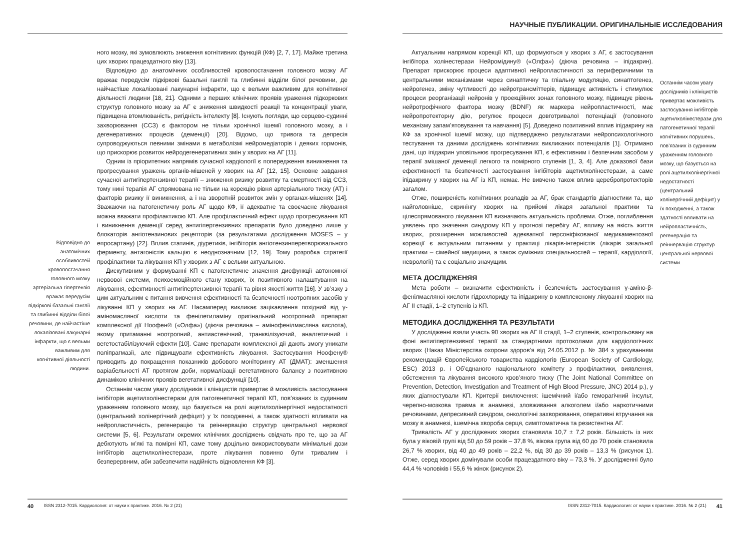Відповідно до анатомічних особливостей кровопостачання головного мозку артеріальна гіпертензія вражає передусім підкіркові базальні ганглії та глибинні відділи білої речовини, де найчастіше локалізовані лакунарні інфаркти, що є вельми важливим для когнітивної діяльності людини.
ного мозку, які зумовлюють зниження когнітивних функцій (КФ) [2, 7, 17]. Майже третина цих хворих працездатного віку [13].
Відповідно до анатомічних особливостей кровопостачання головного мозку АГ вражає передусім підкіркові базальні ганглії та глибинні відділи білої речовини, де найчастіше локалізовані лакунарні інфаркти, що є вельми важливим для когнітивної діяльності людини [18, 21]. Одними з перших клінічних проявів ураження підкоркових структур головного мозку за АГ є зниження швидкості реакції та концентрації уваги, підвищена втомлюваність, ригідність інтелекту [8]. Існують погляди, що серцево-судинні захворювання (ССЗ) є фактором не тільки хронічної ішемії головного мозку, а і дегенеративних процесів (деменції) [20]. Відомо, що тривога та депресія супроводжуються певними змінами в метаболізмі нейромедіаторів і деяких гормонів, що прискорює розвиток нейродегенеративних змін у хворих на АГ [11].
Одним із пріоритетних напрямів сучасної кардіології є попередження виникнення та прогресування уражень органів-мішеней у хворих на АГ [12, 15]. Основне завдання сучасної антигіпертензивної терапії – зниження ризику розвитку та смертності від ССЗ, тому нині терапія АГ спрямована не тільки на корекцію рівня артеріального тиску (АТ) і факторів ризику її виникнення, а і на зворотній розвиток змін у органах-мішенях [14]. Зважаючи на патогенетичну роль АГ щодо КФ, її адекватне та своєчасне лікування можна вважати профілактикою КП. Але профілактичний ефект щодо прогресування КП і виникнення деменції серед антигіпертензивних препаратів було доведено лише у блокаторів ангіотензинових рецепторів (за результатами дослідження MOSES – у епросартану) [22]. Вплив статинів, діуретиків, інгібіторів ангіотензинперетворювального ферменту, антагоністів кальцію є неоднозначним [12, 19]. Тому розробка стратегії профілактики та лікування КП у хворих з АГ є вельми актуальною.
Дискутивним у формуванні КП є патогенетичне значення дисфункції автономної нервової системи, психоемоційного стану хворих, їх позитивного налаштування на лікування, ефективності антигіпертензивної терапії та рівня якості життя [16]. У зв’язку з цим актуальним є питання вивчення ефективності та безпечності ноотропних засобів у лікуванні КП у хворих на АГ. Насамперед викликає зацікавлення похідний від γ-аміномасляної кислоти та фенілетиламіну оригінальний ноотропний препарат комплексної дії Ноофен® («Олфа») (діюча речовина – амінофенілмасляна кислота), якому притаманні ноотропний, антиастенічний, транквілізуючий, аналгетичний і вегетостабілізуючий ефекти [10]. Саме препарати комплексної дії дають змогу уникати поліпрагмазії, але підвищувати ефективність лікування. Застосування Ноофену® приводить до покращення показників добового моніторингу АТ (ДМАТ): зменшення варіабельності АТ протягом доби, нормалізації вегетативного балансу з позитивною динамікою клінічних проявів вегетативної дисфункції [10].
Останнім часом увагу дослідників і клініцистів привертає й можливість застосування інгібіторів ацетилхолінестерази для патогенетичної терапії КП, пов’язаних із судинним ураженням головного мозку, що базується на ролі ацетилхолінергічної недостатності (центральний холінергічний дефіцит) у їх походженні, а також здатності впливати на нейропластичність, регенерацію та реіннервацію структур центральної нервової системи [5, 6]. Результати окремих клінічних досліджень свідчать про те, що за АГ дебютують м’які та помірні КП, саме тому доцільно використовувати мінімальні дози інгібіторів ацетилхолінестерази, проте лікування повинно бути тривалим і безперервним, аби забезпечити надійність відновлення КФ [3].
40 ISSN 2312-7015. Кардиология: от науки к практике. 2016. № 2 (21)
НАУЧНЫЕ ПУБЛИКАЦИИ. ОРИГИНАЛЬНЫЕ ИССЛЕДОВАНИЯ
Актуальним напрямом корекції КП, що формуються у хворих з АГ, є застосування інгібітора холінестерази Нейромідину® («Олфа») (діюча речовина – іпідакрин). Препарат прискорює процеси адаптивної нейропластичності за периферичними та центральними механізмами через синаптичну та гліальну модуляцію, синаптогенез, нейрогенез, зміну чутливості до нейротрансміттерів, підвищує активність і стимулює процеси реорганізації нейронів у проекційних зонах головного мозку, підвищує рівень нейротрофічного фактора мозку (BDNF) як маркера нейропластичності, має нейропротекторну дію, регулює процеси довготривалої потенціації (головного механізму запам’ятовування та навчання) [5]. Доведено позитивний вплив іпідакрину на КФ за хронічної ішемії мозку, що підтверджено результатами нейропсихологічного тестування та даними досліджень когнітивних викликаних потенціалів [1]. Отримано дані, що іпідакрин уповільнює прогресування КП, є ефективним і безпечним засобом у терапії змішаної деменції легкого та помірного ступенів [1, 3, 4]. Але доказової бази ефективності та безпечності застосування інгібіторів ацетилхолінестерази, а саме іпідакрину у хворих на АГ із КП, немає. Не вивчено також вплив церебропротекторів загалом.
Отже, поширеність когнітивних розладів за АГ, брак стандартів діагностики та, що найголовніше, скринінгу хворих на прийомі лікаря загальної практики та цілеспрямованого лікування КП визначають актуальність проблеми. Отже, поглиблення уявлень про значення синдрому КП у прогнозі перебігу АГ, впливу на якість життя хворих, розширення можливостей адекватної персоніфікованої медикаментозної корекції є актуальним питанням у практиці лікарів-інтерністів (лікарів загальної практики – сімейної медицини, а також суміжних спеціальностей – терапії, кардіології, неврології) та є соціально значущим.
МЕТА ДОСЛІДЖЕНЯЯ
Мета роботи – визначити ефективність і безпечність застосування γ-аміно-β-фенілмасляної кислоти гідрохлориду та іпідакрину в комплексному лікуванні хворих на АГ II стадії, 1–2 ступенів із КП.
МЕТОДИКА ДОСЛІДЖЕННЯ ТА РЕЗУЛЬТАТИ
У дослідженні взяли участь 90 хворих на АГ II стадії, 1–2 ступенів, контрольовану на фоні антигіпертензивної терапії за стандартними протоколами для кардіологічних хворих (Наказ Міністерства охорони здоров’я від 24.05.2012 р. № 384 з урахуванням рекомендацій Європейського товариства кардіологів (European Society of Cardiology, ESC) 2013 р. і Об’єднаного національного комітету з профілактики, виявлення, обстеження та лікування високого кров’яного тиску (The Joint National Committee on Prevention, Detection, Investigation and Treatment of High Blood Pressure, JNC) 2014 р.), у яких діагностували КП. Критерії виключення: ішемічний і/або геморагічний інсульт, черепно-мозкова травма в анамнезі, зловживання алкоголем і/або наркотичними речовинами, депресивний синдром, онкологічні захворювання, оперативні втручання на мозку в анамнезі, ішемічна хвороба серця, симптоматична та резистентна АГ.
Тривалість АГ у досліджених хворих становила 10,7 ± 7,2 років. Більшість із них була у віковій групі від 50 до 59 років – 37,8 %, вікова група від 60 до 70 років становила 26,7 % хворих, від 40 до 49 років – 22,2 %, від 30 до 39 років – 13,3 % (рисунок 1). Отже, серед хворих домінували особи працездатного віку – 73,3 %. У дослідженні було 44,4 % чоловіків і 55,6 % жінок (рисунок 2).
Останнім часом увагу дослідників і клініцистів привертає можливість застосування інгібіторів ацетилхолінестерази для патогенетичної терапії когнітивних порушень, пов’язаних із судинним ураженням головного мозку, що базується на ролі ацетилхолінергічної недостатності (центральний холінергічний дефіцит) у їх походженні, а також здатності впливати на нейропластичність, регенерацію та реіннервацію структур центральної нервової системи.
ISSN 2312-7015. Кардиология: от науки к практике. 2016. № 2 (21) 41